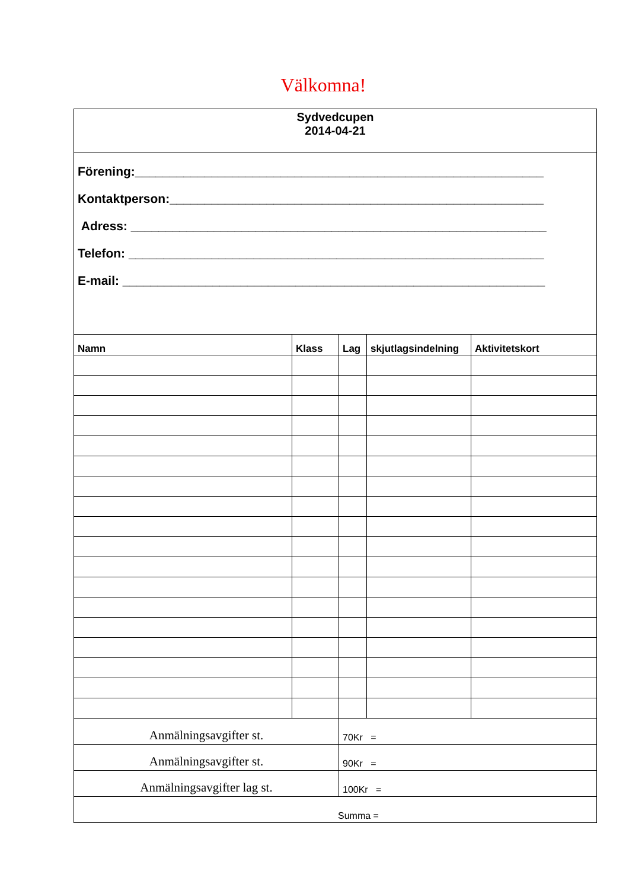Välkomna!
| Sydvedcupen 2014-04-21 | | | | |
| Förening:___________________________________________________________ Kontaktperson:______________________________________________________ Adress: ____________________________________________________________ Telefon: ____________________________________________________________ E-mail: _____________________________________________________________ | | | | |
| Namn | Klass | Lag | skjutlagsindelning | Aktivitetskort |
| Anmälningsavgifter st. | | 70Kr = | | |
| Anmälningsavgifter st. | | 90Kr = | | |
| Anmälningsavgifter lag st. | | 100Kr = | | |
| Summa = | | | | |